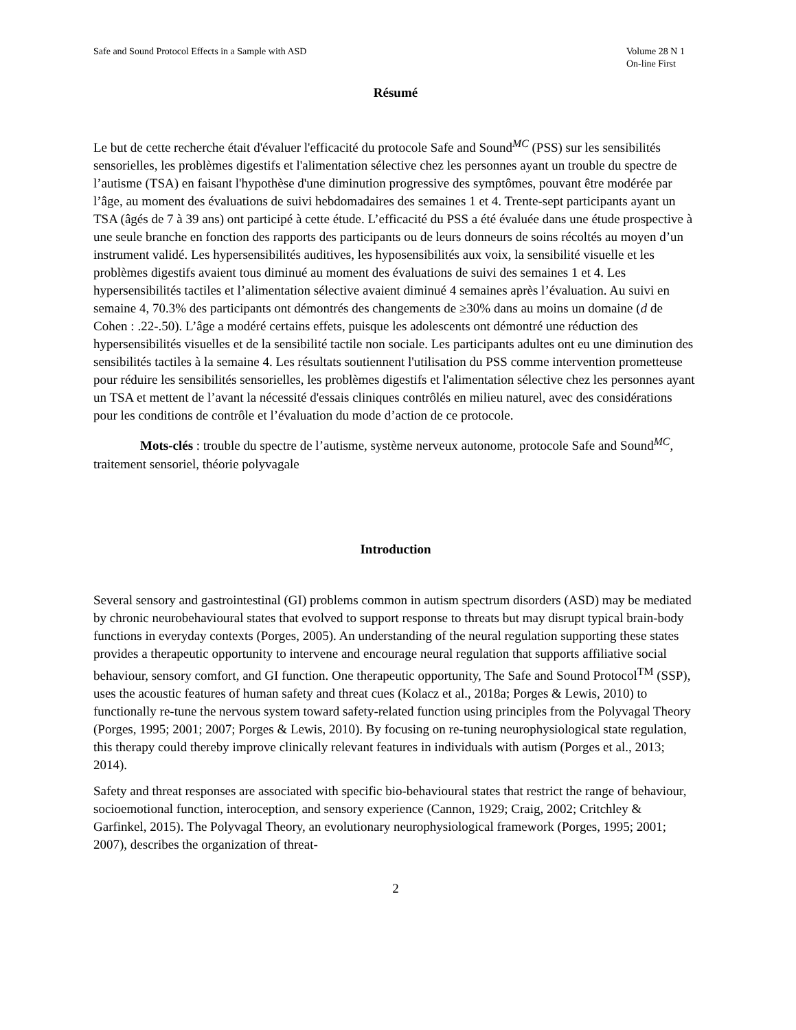Safe and Sound Protocol Effects in a Sample with ASD
Volume 28 N 1
On-line First
Résumé
Le but de cette recherche était d'évaluer l'efficacité du protocole Safe and Sound<sup>MC</sup> (PSS) sur les sensibilités sensorielles, les problèmes digestifs et l'alimentation sélective chez les personnes ayant un trouble du spectre de l’autisme (TSA) en faisant l'hypothèse d'une diminution progressive des symptômes, pouvant être modérée par l’âge, au moment des évaluations de suivi hebdomadaires des semaines 1 et 4. Trente-sept participants ayant un TSA (âgés de 7 à 39 ans) ont participé à cette étude. L’efficacité du PSS a été évaluée dans une étude prospective à une seule branche en fonction des rapports des participants ou de leurs donneurs de soins récoltés au moyen d’un instrument validé. Les hypersensibilités auditives, les hyposensibilités aux voix, la sensibilité visuelle et les problèmes digestifs avaient tous diminué au moment des évaluations de suivi des semaines 1 et 4. Les hypersensibilités tactiles et l’alimentation sélective avaient diminué 4 semaines après l’évaluation. Au suivi en semaine 4, 70.3% des participants ont démontrés des changements de ≥30% dans au moins un domaine (d de Cohen : .22-.50). L’âge a modéré certains effets, puisque les adolescents ont démontré une réduction des hypersensibilités visuelles et de la sensibilité tactile non sociale. Les participants adultes ont eu une diminution des sensibilités tactiles à la semaine 4. Les résultats soutiennent l'utilisation du PSS comme intervention prometteuse pour réduire les sensibilités sensorielles, les problèmes digestifs et l'alimentation sélective chez les personnes ayant un TSA et mettent de l’avant la nécessité d'essais cliniques contrôlés en milieu naturel, avec des considérations pour les conditions de contrôle et l’évaluation du mode d’action de ce protocole.
Mots-clés : trouble du spectre de l’autisme, système nerveux autonome, protocole Safe and Sound<sup>MC</sup>, traitement sensoriel, théorie polyvagale
Introduction
Several sensory and gastrointestinal (GI) problems common in autism spectrum disorders (ASD) may be mediated by chronic neurobehavioural states that evolved to support response to threats but may disrupt typical brain-body functions in everyday contexts (Porges, 2005). An understanding of the neural regulation supporting these states provides a therapeutic opportunity to intervene and encourage neural regulation that supports affiliative social behaviour, sensory comfort, and GI function. One therapeutic opportunity, The Safe and Sound Protocol<sup>TM</sup> (SSP), uses the acoustic features of human safety and threat cues (Kolacz et al., 2018a; Porges & Lewis, 2010) to functionally re-tune the nervous system toward safety-related function using principles from the Polyvagal Theory (Porges, 1995; 2001; 2007; Porges & Lewis, 2010). By focusing on re-tuning neurophysiological state regulation, this therapy could thereby improve clinically relevant features in individuals with autism (Porges et al., 2013; 2014).
Safety and threat responses are associated with specific bio-behavioural states that restrict the range of behaviour, socioemotional function, interoception, and sensory experience (Cannon, 1929; Craig, 2002; Critchley & Garfinkel, 2015). The Polyvagal Theory, an evolutionary neurophysiological framework (Porges, 1995; 2001; 2007), describes the organization of threat-
2